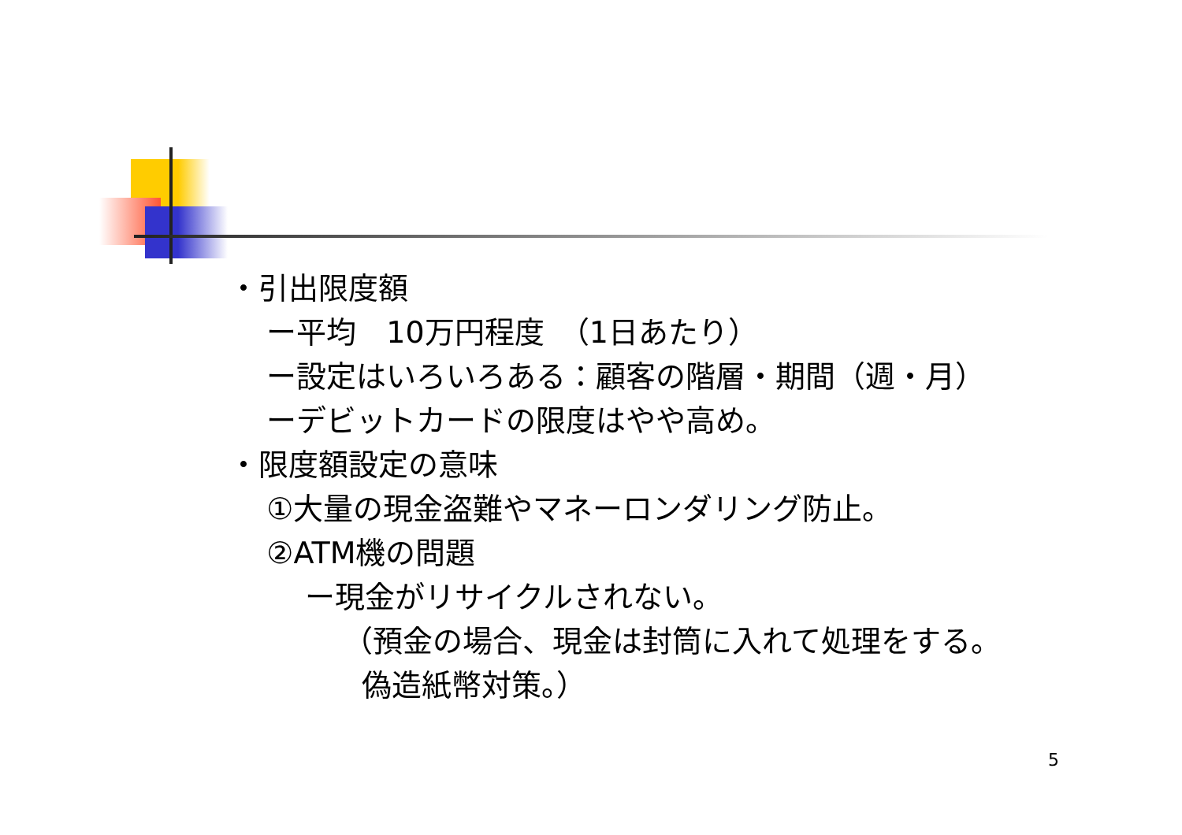・引出限度額
ー平均　10万円程度　（1日あたり）
ー設定はいろいろある：顧客の階層・期間（週・月）
ーデビットカードの限度はやや高め。
・限度額設定の意味
①大量の現金盗難やマネーロンダリング防止。
②ATM機の問題
ー現金がリサイクルされない。
（預金の場合、現金は封筒に入れて処理をする。
偽造紙幣対策。）
5